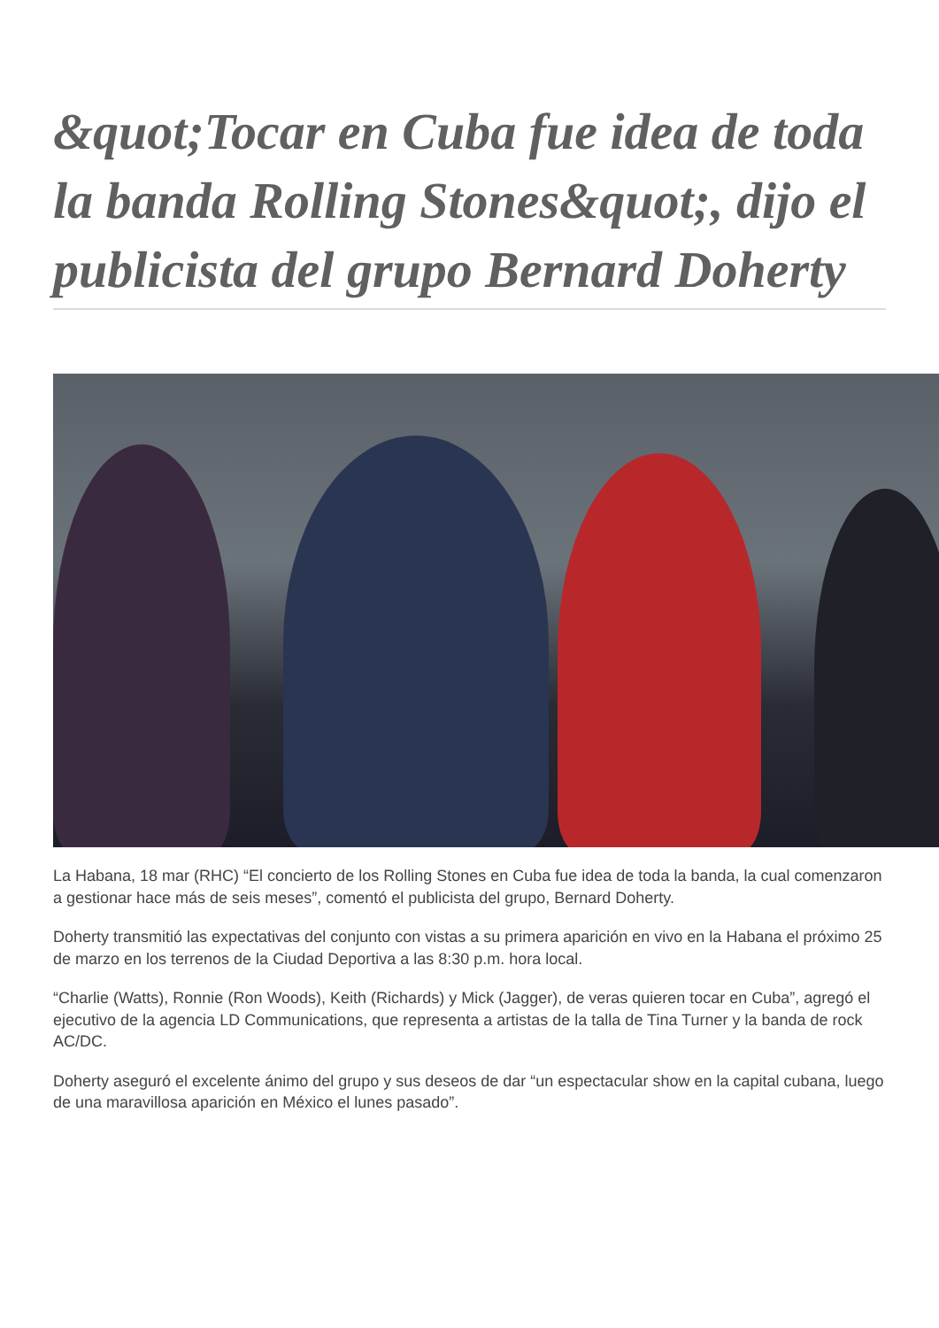&quot;Tocar en Cuba fue idea de toda la banda Rolling Stones&quot;, dijo el publicista del grupo Bernard Doherty
La Habana, 18 mar (RHC) “El concierto de los Rolling Stones en Cuba fue idea de toda la banda, la cual comenzaron a gestionar hace más de seis meses”, comentó el publicista del grupo, Bernard Doherty.
Doherty transmitió las expectativas del conjunto con vistas a su primera aparición en vivo en la Habana el próximo 25 de marzo en los terrenos de la Ciudad Deportiva a las 8:30 p.m. hora local.
“Charlie (Watts), Ronnie (Ron Woods), Keith (Richards) y Mick (Jagger), de veras quieren tocar en Cuba”, agregó el ejecutivo de la agencia LD Communications, que representa a artistas de la talla de Tina Turner y la banda de rock AC/DC.
Doherty aseguró el excelente ánimo del grupo y sus deseos de dar “un espectacular show en la capital cubana, luego de una maravillosa aparición en México el lunes pasado”.